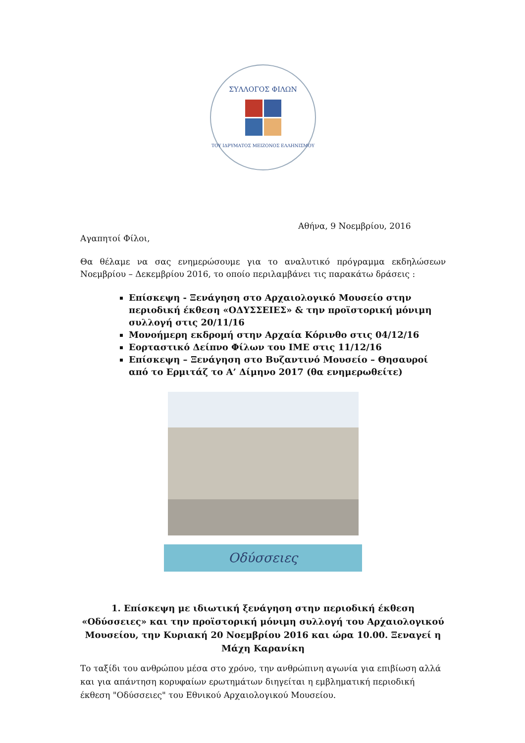ΣΥΛΛΟΓΟΣ ΦΙΛΩΝ
ΤΟΥ ΙΔΡΥΜΑΤΟΣ ΜΕΙΖΟΝΟΣ ΕΛΛΗΝΙΣΜΟΥ
Αθήνα, 9 Νοεμβρίου, 2016
Αγαπητοί Φίλοι,
Θα θέλαμε να σας ενημερώσουμε για το αναλυτικό πρόγραμμα εκδηλώσεων Νοεμβρίου – Δεκεμβρίου 2016, το οποίο περιλαμβάνει τις παρακάτω δράσεις :
Επίσκεψη - Ξενάγηση στο Αρχαιολογικό Μουσείο στην περιοδική έκθεση «ΟΔΥΣΣΕΙΕΣ» & την προϊστορική μόνιμη συλλογή στις 20/11/16
Μονοήμερη εκδρομή στην Αρχαία Κόρινθο στις 04/12/16
Εορταστικό Δείπνο Φίλων του ΙΜΕ στις 11/12/16
Επίσκεψη – Ξενάγηση στο Βυζαντινό Μουσείο – Θησαυροί από το Ερμιτάζ το Α’ Δίμηνο 2017 (θα ενημερωθείτε)
Οδύσσειες
1. Επίσκεψη με ιδιωτική ξενάγηση στην περιοδική έκθεση «Οδύσσειες» και την προϊστορική μόνιμη συλλογή του Αρχαιολογικού Μουσείου, την Κυριακή 20 Νοεμβρίου 2016 και ώρα 10.00. Ξεναγεί η Μάχη Καρανίκη
Το ταξίδι του ανθρώπου μέσα στο χρόνο, την ανθρώπινη αγωνία για επιβίωση αλλά και για απάντηση κορυφαίων ερωτημάτων διηγείται η εμβληματική περιοδική έκθεση "Οδύσσειες" του Εθνικού Αρχαιολογικού Μουσείου.